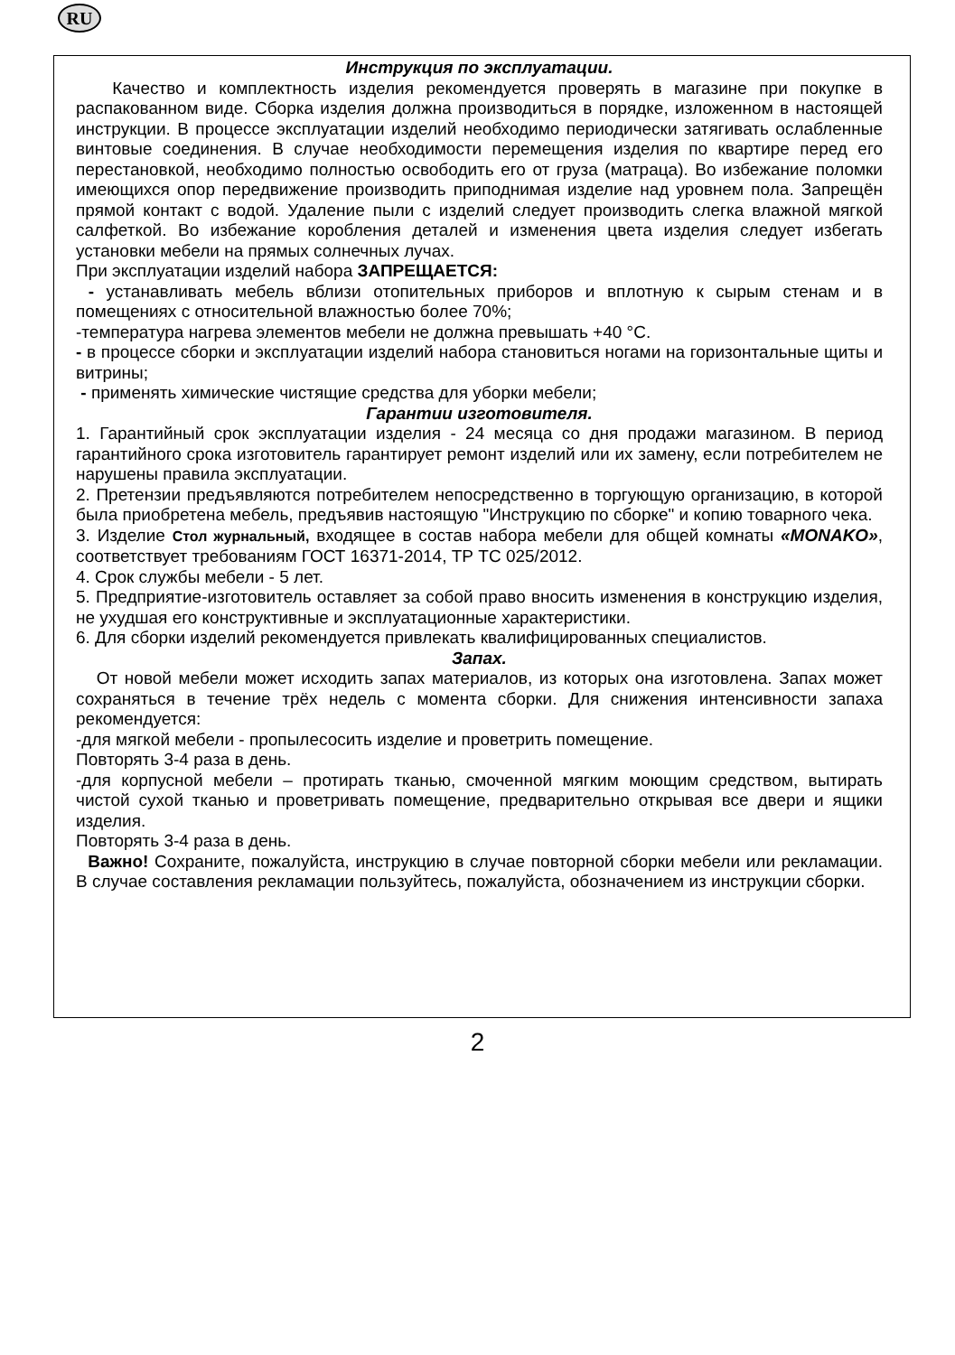RU
Инструкция по эксплуатации.
Качество и комплектность изделия рекомендуется проверять в магазине при покупке в распакованном виде. Сборка изделия должна производиться в порядке, изложенном в настоящей инструкции. В процессе эксплуатации изделий необходимо периодически затягивать ослабленные винтовые соединения. В случае необходимости перемещения изделия по квартире перед его перестановкой, необходимо полностью освободить его от груза (матраца). Во избежание поломки имеющихся опор передвижение производить приподнимая изделие над уровнем пола. Запрещён прямой контакт с водой. Удаление пыли с изделий следует производить слегка влажной мягкой салфеткой. Во избежание коробления деталей и изменения цвета изделия следует избегать установки мебели на прямых солнечных лучах.
При эксплуатации изделий набора ЗАПРЕЩАЕТСЯ:
- устанавливать мебель вблизи отопительных приборов и вплотную к сырым стенам и в помещениях с относительной влажностью более 70%;
-температура нагрева элементов мебели не должна превышать +40 °С.
- в процессе сборки и эксплуатации изделий набора становиться ногами на горизонтальные щиты и витрины;
- применять химические чистящие средства для уборки мебели;
Гарантии изготовителя.
1. Гарантийный срок эксплуатации изделия - 24 месяца со дня продажи магазином. В период гарантийного срока изготовитель гарантирует ремонт изделий или их замену, если потребителем не нарушены правила эксплуатации.
2. Претензии предъявляются потребителем непосредственно в торгующую организацию, в которой была приобретена мебель, предъявив настоящую "Инструкцию по сборке" и копию товарного чека.
3. Изделие Стол журнальный, входящее в состав набора мебели для общей комнаты «MONAKO», соответствует требованиям ГОСТ 16371-2014, ТР ТС 025/2012.
4. Срок службы мебели - 5 лет.
5. Предприятие-изготовитель оставляет за собой право вносить изменения в конструкцию изделия, не ухудшая его конструктивные и эксплуатационные характеристики.
6. Для сборки изделий рекомендуется привлекать квалифицированных специалистов.
Запах.
От новой мебели может исходить запах материалов, из которых она изготовлена. Запах может сохраняться в течение трёх недель с момента сборки. Для снижения интенсивности запаха рекомендуется:
-для мягкой мебели - пропылесосить изделие и проветрить помещение.
Повторять 3-4 раза в день.
-для корпусной мебели – протирать тканью, смоченной мягким моющим средством, вытирать чистой сухой тканью и проветривать помещение, предварительно открывая все двери и ящики изделия.
Повторять 3-4 раза в день.
Важно! Сохраните, пожалуйста, инструкцию в случае повторной сборки мебели или рекламации. В случае составления рекламации пользуйтесь, пожалуйста, обозначением из инструкции сборки.
2